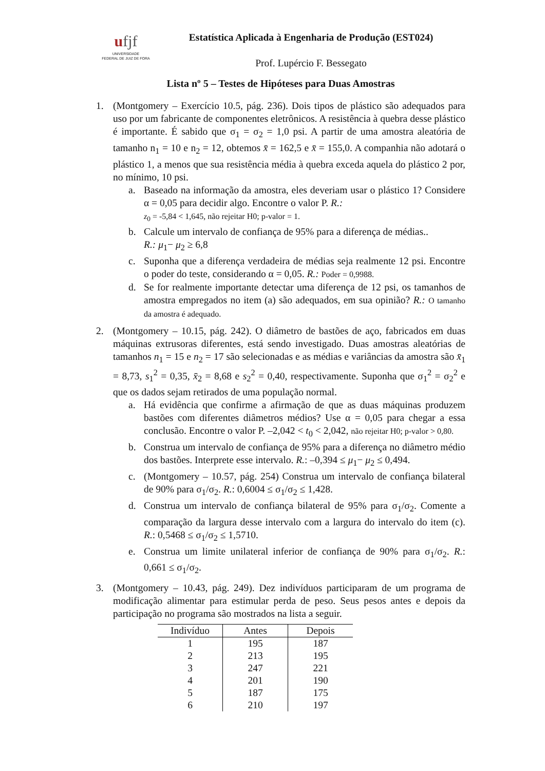ufjf
UNIVERSIDADE
FEDERAL DE JUIZ DE FORA
Estatística Aplicada à Engenharia de Produção (EST024)
Prof. Lupércio F. Bessegato
Lista nº 5 – Testes de Hipóteses para Duas Amostras
1. (Montgomery – Exercício 10.5, pág. 236). Dois tipos de plástico são adequados para uso por um fabricante de componentes eletrônicos. A resistência à quebra desse plástico é importante. É sabido que σ<sub>1</sub> = σ<sub>2</sub> = 1,0 psi. A partir de uma amostra aleatória de tamanho n<sub>1</sub> = 10 e n<sub>2</sub> = 12, obtemos x̄ = 162,5 e x̄ = 155,0. A companhia não adotará o plástico 1, a menos que sua resistência média à quebra exceda aquela do plástico 2 por, no mínimo, 10 psi.
a. Baseado na informação da amostra, eles deveriam usar o plástico 1? Considere α = 0,05 para decidir algo. Encontre o valor P. R.:
z<sub>0</sub> = -5,84 < 1,645, não rejeitar H0; p-valor = 1.
b. Calcule um intervalo de confiança de 95% para a diferença de médias..
R.: μ<sub>1</sub>− μ<sub>2</sub> ≥ 6,8
c. Suponha que a diferença verdadeira de médias seja realmente 12 psi. Encontre o poder do teste, considerando α = 0,05. R.: Poder = 0,9988.
d. Se for realmente importante detectar uma diferença de 12 psi, os tamanhos de amostra empregados no item (a) são adequados, em sua opinião? R.: O tamanho da amostra é adequado.
2. (Montgomery – 10.15, pág. 242). O diâmetro de bastões de aço, fabricados em duas máquinas extrusoras diferentes, está sendo investigado. Duas amostras aleatórias de tamanhos n<sub>1</sub> = 15 e n<sub>2</sub> = 17 são selecionadas e as médias e variâncias da amostra são x̄<sub>1</sub> = 8,73, s<sub>1</sub><sup>2</sup> = 0,35, x̄<sub>2</sub> = 8,68 e s<sub>2</sub><sup>2</sup> = 0,40, respectivamente. Suponha que σ<sub>1</sub><sup>2</sup> = σ<sub>2</sub><sup>2</sup> e que os dados sejam retirados de uma população normal.
a. Há evidência que confirme a afirmação de que as duas máquinas produzem bastões com diferentes diâmetros médios? Use α = 0,05 para chegar a essa conclusão. Encontre o valor P. –2,042 < t<sub>0</sub> < 2,042, não rejeitar H0; p-valor > 0,80.
b. Construa um intervalo de confiança de 95% para a diferença no diâmetro médio dos bastões. Interprete esse intervalo. R.: –0,394 ≤ μ<sub>1</sub>− μ<sub>2</sub> ≤ 0,494.
c. (Montgomery – 10.57, pág. 254) Construa um intervalo de confiança bilateral de 90% para σ<sub>1</sub>/σ<sub>2</sub>. R.: 0,6004 ≤ σ<sub>1</sub>/σ<sub>2</sub> ≤ 1,428.
d. Construa um intervalo de confiança bilateral de 95% para σ<sub>1</sub>/σ<sub>2</sub>. Comente a comparação da largura desse intervalo com a largura do intervalo do item (c). R.: 0,5468 ≤ σ<sub>1</sub>/σ<sub>2</sub> ≤ 1,5710.
e. Construa um limite unilateral inferior de confiança de 90% para σ<sub>1</sub>/σ<sub>2</sub>. R.: 0,661 ≤ σ<sub>1</sub>/σ<sub>2</sub>.
3. (Montgomery – 10.43, pág. 249). Dez indivíduos participaram de um programa de modificação alimentar para estimular perda de peso. Seus pesos antes e depois da participação no programa são mostrados na lista a seguir.
| Indivíduo | Antes | Depois |
| --- | --- | --- |
| 1 | 195 | 187 |
| 2 | 213 | 195 |
| 3 | 247 | 221 |
| 4 | 201 | 190 |
| 5 | 187 | 175 |
| 6 | 210 | 197 |